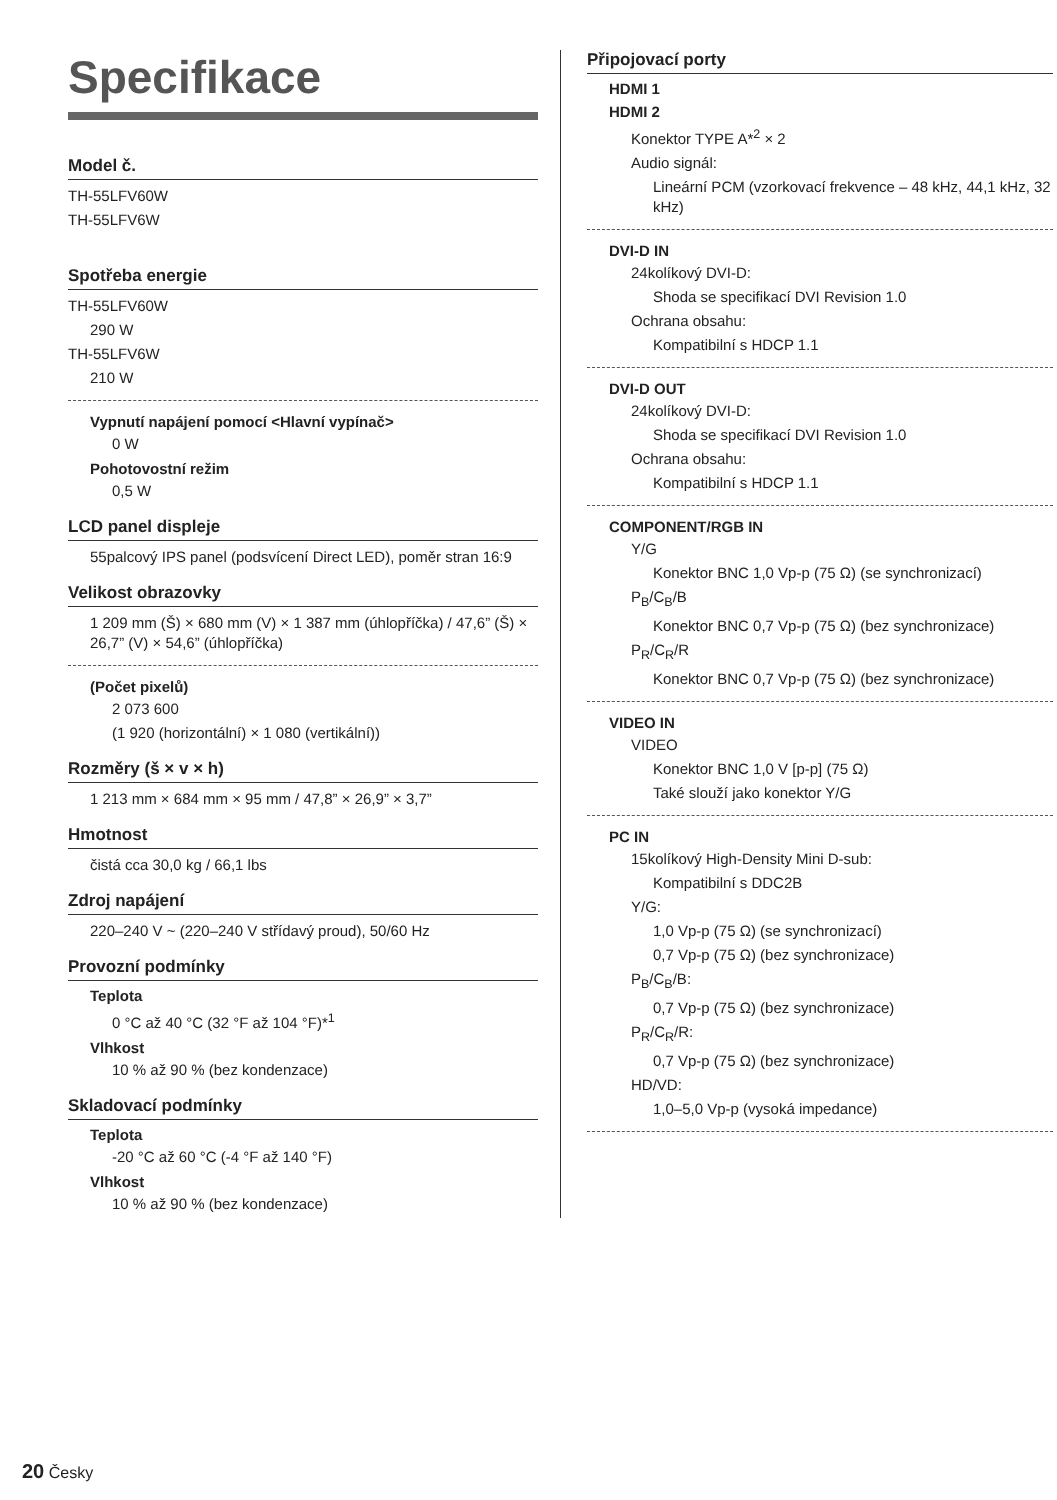Specifikace
Model č.
TH-55LFV60W
TH-55LFV6W
Spotřeba energie
TH-55LFV60W
290 W
TH-55LFV6W
210 W
Vypnutí napájení pomocí <Hlavní vypínač>
0 W
Pohotovostní režim
0,5 W
LCD panel displeje
55palcový IPS panel (podsvícení Direct LED), poměr stran 16:9
Velikost obrazovky
1 209 mm (Š) × 680 mm (V) × 1 387 mm (úhlopříčka) / 47,6” (Š) × 26,7” (V) × 54,6” (úhlopříčka)
(Počet pixelů)
2 073 600
(1 920 (horizontální) × 1 080 (vertikální))
Rozměry (š × v × h)
1 213 mm × 684 mm × 95 mm / 47,8” × 26,9” × 3,7”
Hmotnost
čistá cca 30,0 kg / 66,1 lbs
Zdroj napájení
220–240 V ~ (220–240 V střídavý proud), 50/60 Hz
Provozní podmínky
Teplota
0 °C až 40 °C (32 °F až 104 °F)*<sup>1</sup>
Vlhkost
10 % až 90 % (bez kondenzace)
Skladovací podmínky
Teplota
-20 °C až 60 °C (-4 °F až 140 °F)
Vlhkost
10 % až 90 % (bez kondenzace)
Připojovací porty
HDMI 1
HDMI 2
Konektor TYPE A*<sup>2</sup> × 2
Audio signál:
Lineární PCM (vzorkovací frekvence – 48 kHz, 44,1 kHz, 32 kHz)
DVI-D IN
24kolíkový DVI-D:
Shoda se specifikací DVI Revision 1.0
Ochrana obsahu:
Kompatibilní s HDCP 1.1
DVI-D OUT
24kolíkový DVI-D:
Shoda se specifikací DVI Revision 1.0
Ochrana obsahu:
Kompatibilní s HDCP 1.1
COMPONENT/RGB IN
Y/G
Konektor BNC 1,0 Vp-p (75 Ω) (se synchronizací)
P<sub>B</sub>/C<sub>B</sub>/B
Konektor BNC 0,7 Vp-p (75 Ω) (bez synchronizace)
P<sub>R</sub>/C<sub>R</sub>/R
Konektor BNC 0,7 Vp-p (75 Ω) (bez synchronizace)
VIDEO IN
VIDEO
Konektor BNC 1,0 V [p-p] (75 Ω)
Také slouží jako konektor Y/G
PC IN
15kolíkový High-Density Mini D-sub:
Kompatibilní s DDC2B
Y/G:
1,0 Vp-p (75 Ω) (se synchronizací)
0,7 Vp-p (75 Ω) (bez synchronizace)
P<sub>B</sub>/C<sub>B</sub>/B:
0,7 Vp-p (75 Ω) (bez synchronizace)
P<sub>R</sub>/C<sub>R</sub>/R:
0,7 Vp-p (75 Ω) (bez synchronizace)
HD/VD:
1,0–5,0 Vp-p (vysoká impedance)
20 Česky